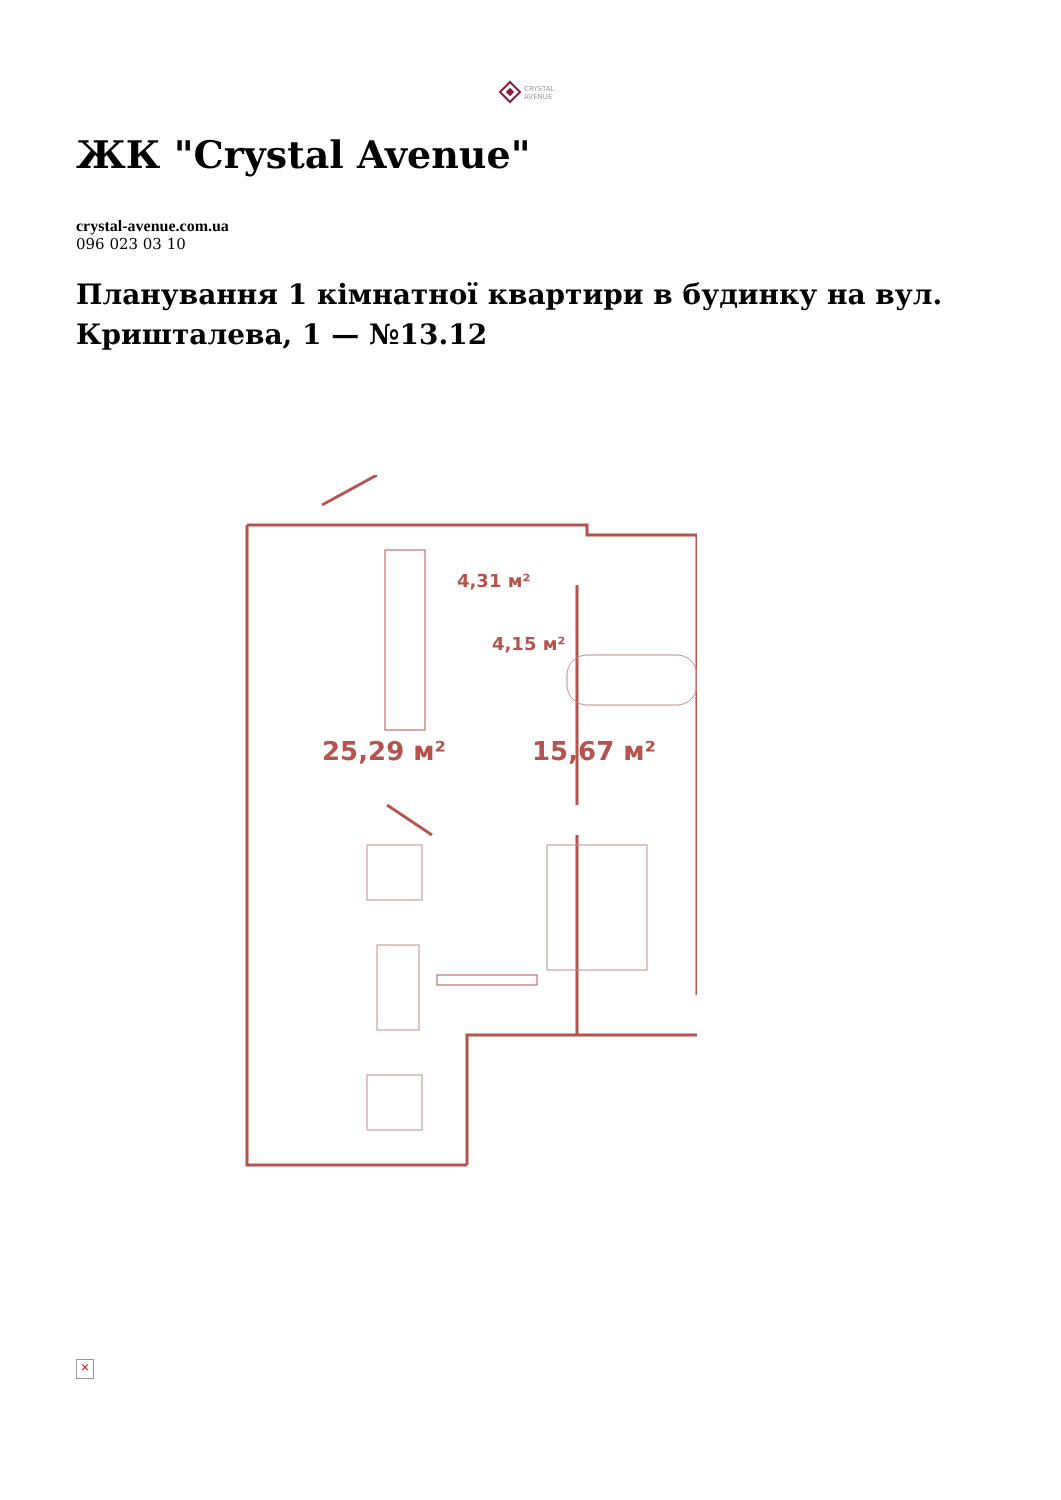CRYSTAL
AVENUE
ЖК "Crystal Avenue"
crystal-avenue.com.ua
096 023 03 10
Планування 1 кімнатної квартири в будинку на вул. Кришталева, 1 — №13.12
4,31 м²
4,15 м²
25,29 м²
15,67 м²
×